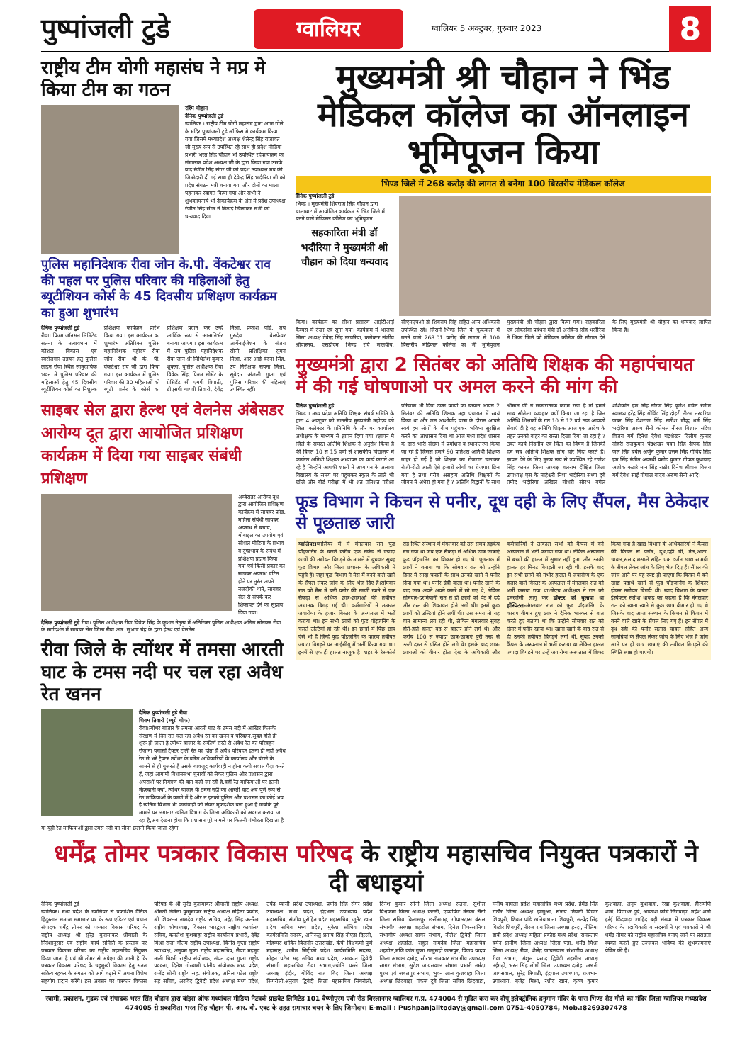पुष्पांजली टुडे
ग्वालियर
ग्वालियर 5 अक्टुबर, गुरुवार 2023
8
राष्ट्रीय टीम योगी महासंघ ने मप्र मे किया टीम का गठन
रश्मि चौहान
दैनिक पुष्पांजली टुडे
ग्वालियर । राष्ट्रीय टीम योगी महासंघ द्वारा आज गोले के मंदिर पुष्पांजली टुडे ऑफिस मे कार्यक्रम किया गया जिसमे मध्यप्रदेश अध्यक्ष शैलेन्द्र सिंह राजावत जी मुख्य रूप से उपस्थित रहे साथ ही प्रदेश मीडिया प्रभारी भरत सिंह चौहान भी उपस्थित रहेकार्यक्रम का संचालक प्रदेश अध्यक्ष जी के द्वारा किया गया उसके बाद रंजीत सिंह सेंगर जी को प्रदेश उपाध्यक्ष मप्र की जिम्मेदारी दी गई साथ ही देवेन्द्र सिंह भदौरिया जी को प्रदेश संगठन मंत्री बनाया गया और दोनों का माला पहनाकर स्वागत किया गया और सभी ने शुभकामनायें भी दीकार्यक्रम के अंत मे प्रदेश उपाध्यक्ष रंजीत सिंह सेंगर ने मिठाई खिलाकर सभी को धन्यवाद दिया
पुलिस महानिदेशक रीवा जोन के.पी. वेंकटेश्वर राव की पहल पर पुलिस परिवार की महिलाओं हेतु ब्यूटीशियन कोर्स के 45 दिवसीय प्रशिक्षण कार्यक्रम का हुआ शुभारंभ
दैनिक पुष्पांजली टुडे
रीवा। प्रिज्म जॉनसन लिमिटेड सतना के तत्वावधान में कौशल विकास एवं स्वरोजगार उन्नयन हेतु पुलिस लाइन रीवा स्थित सामुदायिक भवन में पुलिस परिवार की महिलाओं हेतु 45 दिवसीय ब्यूटीशियन कोर्स का निशुल्क प्रशिक्षण कार्यक्रम प्रारंभ किया गया। इस कार्यक्रम का शुभारंभ अतिरिक्त पुलिस महानिदेशक महोदय रीवा जॉन रीवा श्री के. पी. वेंकटेश्वर राव जी द्वारा किया गया। इस कार्यक्रम में पुलिस परिवार की 30 महिलाओं को ब्यूटी पार्लर के कोर्स का प्रशिक्षण प्रदान कर उन्हें आर्थिक रूप से आत्मनिर्भर बनाया जाएगा। इस कार्यक्रम में उप पुलिस महानिदेशक रीवा जोन श्री मिथिलेश कुमार शुक्ला, पुलिस अधीक्षक रीवा विवेक सिंह, प्रिज्म सीमेंट के प्रेसिडेंट श्री एमपी त्रिपाठी, डीएसपी गायत्री तिवारी, देवेंद्र मिश्रा, प्रकाश पांडे, जय गुरुदेव वेलफेयर आर्गेनाईजेशन के संजय सोनी, प्रशिक्षिका सुमन मिश्रा, आर आई वंदना सिंह, उप निरीक्षक सपना मिश्रा, सूबेदार अंजली गुप्ता एवं पुलिस परिवार की महिलाएं उपस्थित रहीं।
साइबर सेल द्वारा हेल्थ एवं वेलनेस अंबेसडर आरोग्य दूत द्वारा आयोजित प्रशिक्षण कार्यक्रम में दिया गया साइबर संबंधी प्रशिक्षण
अम्बेसडर आरोग्य दूध द्वारा आयोजित प्रशिक्षण कार्यक्रम में सायबर फ्रॉड, महिला संबंधी सायबर अपराध से बचाव, मोबाइल का उपयोग एवं सोशल मीडिया के प्रभाव व दुष्प्रभाव के संबंध में प्रशिक्षण प्रदान किया गया एवं किसी प्रकार का सायबर अपराध घटित होने पर तुरंत अपने नजदीकी थाने, सायबर सेल से संपर्क कर शिकायत देने का सुझाव दिया गया।
दैनिक पुष्पांजली टुडे रीवा। पुलिस अधीक्षक रीवा विवेक सिंह के कुशल नेतृत्व में अतिरिक्त पुलिस अधीक्षक अनिल सोनकर रीवा के मार्गदर्शन में सायबर सेल जिला रीवा आर. सुभाष चंद्र के द्वारा हेल्थ एवं वेलनेस
रीवा जिले के त्योंथर में तमसा आरती घाट के टमस नदी पर चल रहा अवैध रेत खनन
दैनिक पुष्पांजली टुडे रीवा
शिवम तिवारी (ब्यूरो चीफ)
रीवा।त्योंथर बाजार के तमसा आरती घाट के टमस नदी में आखिर किसके संरक्षण में दिन रात चल रहा अबैध रेत का खनन व परिवहन,सुबह होते ही शुरू हो जाता है त्योंथर बाजार के संकीर्ण रास्ते से अवैध रेत का परिवहन रोजाना पचासों ट्रैक्टर ट्राली रेत का होता है अवैध परिवहन इतना ही नहीं अवैध रेत से भरे ट्रैक्टर त्योंथर के वरिष्ठ अधिकारियों के कार्यालय और बंगले के सामने से ही गुजरते हैं उसके बावजूद कार्यवाही न होना कयी सवाल पैदा करते हैं, जहां आगामी विधानसभा चुनावों को लेकर पुलिस और प्रशासन द्वारा अपराधों पर नियंत्रण की बात कही जा रही है,वहीं रेत माफियाओं पर इतनी मेहरबानी क्यों, त्योंथर बाजार के टमस नदी का आरती घाट अब पूर्ण रूप से रेत माफियाओं के कब्जे में है और न इनको पुलिस और प्रशासन का कोई भय है खनिज विभाग भी कार्यवाही को लेकर मूकदर्शक बना हुआ है जबकि पूरे मामले पर लगातार खनिज विभाग के जिला अधिकारी को अवगत कराया जा रहा है,अब देखना होगा कि प्रशासन पूरे मामले पर कितनी गंभीरता दिखाता है या यूंही रेत माफियाओं द्वारा टमस नदी का सीना छलनी किया जाता रहेगा
मुख्यमंत्री श्री चौहान ने भिंड मेडिकल कॉलेज का ऑनलाइन भूमिपूजन किया
भिण्ड जिले में 268 करोड़ की लागत से बनेगा 100 बिस्तरीय मेडिकल कॉलेज
दैनिक पुष्पांजली टुडे
भिण्ड । मुख्यमंत्री शिवराज सिंह चौहान द्वारा बालाघाट में आयोजित कार्यक्रम से भिंड जिले में बनने वाले मेडिकल कॉलेज का भूमिपूजन
सहकारिता मंत्री डॉ भदौरिया ने मुख्यमंत्री श्री चौहान को दिया धन्यवाद
किया। कार्यक्रम का सीधा प्रसारण आईटीआई कैम्पस में देखा एवं सुना गया। कार्यक्रम में भाजपा जिला अध्यक्ष देवेन्द्र सिंह नरवरिया, कलेक्टर संजीव श्रीवास्तव, एसडीएम भिण्ड रवि मालवीय, सीएमएचओ डॉ शिवराम सिंह सहित अन्य अधिकारी उपस्थित रहे। जिसमें भिण्ड जिले के फूफकला में बनने वाले 268.01 करोड़ की लागत से 100 बिस्तरीय मेडिकल कॉलेज का भी भूमिपूजन मुख्यमंत्री श्री चौहान द्वारा किया गया। सहकारिता एवं लोकसेवा प्रबंधन मंत्री डॉ अरविन्द सिंह भदौरिया ने भिण्ड जिले को मेडिकल कॉलेज की सौगात देने के लिए मुख्यमंत्री श्री चौहान का धन्यवाद ज्ञापित किया है।
मुख्यमंत्री द्वारा 2 सितंबर को अतिथि शिक्षक की महापंचायत में की गई घोषणाओ पर अमल करने की मांग की
दैनिक पुष्पांजली टुडे
भिण्ड । मध्य प्रदेश अतिथि शिक्षक संघर्ष समिति के द्वारा 4 अक्टूबर को माननीय मुख्यमंत्री महोदय को जिला कलेक्टर के प्रतिनिधि के तौर पर कार्यालय अधीक्षक के माध्यम से ज्ञापन दिया गया ?ज्ञापन मे जिले के समस्त अतिथि शिक्षक ने अनुरोध किया है की बिगत 10 से 15 वर्षो से शासकीय विद्यालय में कार्यरत अतिथी शिक्षक अध्यापन का कार्य कराते आ रहे है जिन्होंने आपकी शालों में अध्यापन के अलावा विद्यालय के समय पर पहुंचकर स्कूल के ताले भी खोले और बोर्ड परीक्षा में भी शत प्रतिशत परीक्षा परिणाम भी दिया उक्त कार्यो का बखान आपने 2 सितंबर की अतिथि शिक्षक महा पंचायत में स्वयं किया था और जन आशीर्वाद यात्रा के दौरान आपने स्वयं हम लोगों के बीच पहुंचकर भविष्य सुरक्षित करने का आशासन दिया था आज मध्य प्रदेश शासन के द्वारा भारी संख्या में प्रमोशन व स्थानांतरण किया जा रहे हैं जिससे हमारे 90 प्रतिशत अतिथी शिक्षक बाहर हो गई है जो शिक्षक का रोजगार चलाकर रोजी-रोटी आती ऐसे हजारों लोगों का रोजगार छिन गया है तथा गरीब असहाय अतिथि शिक्षकों के जीवन में अंधेरा हो गया है ? अतिथि विद्वानों के साथ श्रीमान जी ने सकारात्मक कदम रखा है तो हमारे साथ सौतेला व्यवहार क्यों किया जा रहा है जिन अतिथि शिक्षकों के गत 10 से 12 वर्ष तक आपको सेवाएं दी है वह अतिथि शिक्षक आज एक आदेश के तहत उनको बाहर का रास्ता दिखा दिया जा रहा है ? उक्त कार्य निंदनीय एवं चिंता का विषय है जिनकी हम सब अतिथि शिक्षक लोग घोर निंदा करते हैं।ज्ञापन देने के लिए मुख्य रूप से उपस्थित रहे राजेश सिंह कामत जिला अध्यक्ष बलराम दीक्षित जिला उपाध्यक्ष एस के माहेश्वरी निशा भदोरिया संध्या दुबे प्रमोद भदौरिया अखिल चौधरी सौरभ बघेल शशिकांत हम सिंह नीरज सिंह बृजेश बघेल रंजीत स्वास्थ्य हरेंद्र सिंह गोविंद सिंह दोहरी नीरज नरवरिया जबर सिंह देशराज सिंह सतीश बौद्ध धर्म सिंह भदोरिया अरुण सैनी कोमल नीरज विशाल संदेश विजय गर्ग दिनेश देवेश चंद्रशेखर दिलीप कुमार दोहरी राजकुमार चंद्रशेखर पवन सिंह दीपक सिंह जल सिंह बघेल अर्जुन कुमार उत्तम सिंह गोविंद सिंह हम सिंह रंजीत अवस्थी प्रमोद कुमार दीपक कुशवाह अशोक कटारे मान सिंह राठौर दिनेश श्रीवास विजय गर्ग देवेश साई गोपाल यादव अरुण सैनी आदि।
फूड विभाग ने किचन से पनीर, दूध दही के लिए सैंपल, मैस ठेकेदार से पूछताछ जारी
ग्वालियर।ग्वालियर में में मंगलवार रात फूड पॉइजनिंग के चलते करीब एक सेकंड से ज्यादा छात्रों की तबीयत बिगड़ने के मामले में बुधवार सुबह फूड विभाग और जिला प्रशासन के अधिकारी में पहुंचे हैं। जहां फूड विभाग ने मैस में बनने वाले खाने के सैंपल लेकर जांच के लिए भेज दिए हैं।सोमवार रात को मैस में बनी पनीर की सब्जी खाने से एक सैकड़ा से अधिक छात्र-छात्राओं की तबीयत अचानक बिगड़ गई थी। कर्मचारियों ने तत्काल जयारोग्य के हजार बिस्तर के अस्पताल में भर्ती कराया था। इन सभी छात्रों को फूड पॉइजनिंग के चलते उल्टियां हो रही थी। इन छात्रों में पिछ छात्र ऐसे भी हैं जिन्हें फूड पॉइजनिंग के कारण तबीयत ज्यादा बिगड़ने पर आईसीयू में भर्ती किया गया था। इनमें से एक ही हालत नाजुक है। शहर के रेसकोर्स रोड स्थित संस्थान में मंगलवार को उस समय हड़कंप मच गया था जब एक सैकड़ा से अधिक छात्र छात्राएं फूड पॉइजनिंग का शिकार हो गए थे। पूछताछ में छात्रों ने बताया था कि सोमवार रात को उन्होंने डिनर में सादा चपाती के साथ उनको खाने में पनीर दिया गया था। पनीर ग्रेवी वाला था। पनीर खाने के बाद छात्र अपने अपने कमरे में सो गए थे, लेकिन सोमवार-दरमियानी रात से ही छात्रों को पेट में दर्द और दस्त की शिकायत होने लगी थी। इनमें कुछ छात्रों को उल्टियां होने लगीं थी। उस समय तो यह बात सामान्य लग रही थी, लेकिन मंगलवार सुबह होते-होते हालत बद से बदतर होने लगे थे। और करीब 100 से ज्यादा छात्र-छात्राएं बुरी तरह से उल्टी दस्त से ग्रसित होने लगे थे। इसके बाद छात्र-छात्राओं को बीमार होता देख के अधिकारी और कर्मचारियों ने तत्काल सभी को कैंपस में बने अस्पताल में भर्ती कराया गया था। लेकिन अस्पताल में बच्चों की हालत में सुधार नहीं हुआ और उनकी हालत हर मिनट बिगड़ती जा रही थी, इसके बाद इन सभी छात्रों को गंभीर हालत में जयारोग्य के एक हजार वाले बिस्तर के अस्पताल में मंगलवार रात को भर्ती कराया गया था।जेएच अधीक्षक ने रात को इमरजेंसी लागू कर डॉक्टर को बुलाया था हॉस्पिटल-मंगलवार रात को फूड पॉइजनिंग के कारण बीमार हुए छात्र ने दैनिक भास्कर से बात करते हुए बताया था कि उन्होंने सोमवार रात को डिनर में पनीर खाया था। खाना खाने के बाद रात से ही उनकी तबीयत बिगड़ने लगी थी, सुबह उनको कैंपस के अस्पताल में भर्ती कराया था लेकिन हालत ज्यादा बिगड़ने पर उन्हें जयारोग्य अस्पताल में शिफ्ट किया गया है।खाद्य विभाग के अधिकारियों ने कैंपस की किचन से पनीर, दूध,दही घी, तेल,आटा, चावल,सलाद,मसाले सहित एक दर्जन खाद्य सामग्री के सैंपल लेकर जांच के लिए भेज दिए हैं। सैंपल की जांच आने पर यह स्पष्ट हो पाएगा कि किचन में बने खाद्य पदार्थ खाने से फूड पॉइजनिंग के शिकार होकर तबीयत बिगड़ी थी। खाद विभाग के फरूट इंस्पेक्टर सतीश धाकड़ का कहना है कि मंगलवार रात को खाना खाने से कुछ छात्र बीमार हो गए थे जिसके बाद आज संस्थान के किचन से किचन में बनने वाले खाने के सैंपल लिए गए हैं। इन सैंपल में दूध दही की पनीर सलाद चावल सहित अन्य सामग्रियों के सैंपल लेकर जांच के लिए भेजे हैं जांच आने पर ही छात्र छात्राएं की तबीयत बिगड़ने की स्थिति स्पष्ट हो पाएगी।
धर्मेंद्र तोमर पत्रकार विकास परिषद के राष्ट्रीय महासचिव नियुक्त पत्रकारों ने दी बधाइयां
दैनिक पुष्पांजली टुडे
ग्वालियर। मध्य प्रदेश के ग्वालियर से प्रकाशित दैनिक हिंदुस्तान समाज समाचार पत्र के रूप एडिटर एवं प्रधान संपादक धर्मेंद्र तोमर को पत्रकार विकास परिषद के राष्ट्रीय अध्यक्ष श्री सुरेंद्र कुसमाकर श्रीमाली के निर्देशानुसार एवं राष्ट्रीय कार्य समिति के प्रस्ताव पर पत्रकार विकास परिषद का राष्ट्रीय महासचिव नियुक्त किया जाता है एवं श्री तोमर से अपेक्षा की जाती है कि पत्रकार विकास परिषद के चहुमुखी विकास हेतु सतत सक्रिय रहकर के संगठन को आगे बढ़ाने में अपना विशेष सहयोग प्रदान करेंगे। इस अवसर पर पत्रकार विकास परिषद के श्री सुरेंद्र कुसमाकर श्रीमाली राष्ट्रीय अध्यक्ष, श्रीमती निर्मला कुसुमाकर राष्ट्रीय अध्यक्ष महिला प्रकोष्ठ, श्री शिवरतन नामदेव राष्ट्रीय सचिव, महेंद्र सिंह अतरैला राष्ट्रीय कोषाध्यक्ष, विकास भारद्वाज राष्ट्रीय कार्यालय सचिव, कमलेश कुशवाहा राष्ट्रीय कार्यालय प्रभारी, देवेंद्र मिश्रा राजा गौतम राष्ट्रीय उपाध्यक्ष, विनोद गुप्ता राष्ट्रीय उपाध्यक्ष, अनुपम गुप्ता राष्ट्रीय महासचिव, सैयद महमूद अली चिश्ती राष्ट्रीय संयोजक, संपत दास गुप्ता राष्ट्रीय प्रवक्ता, दिनेश गोस्वामी प्रांतीय संयोजक मध्य प्रदेश, राजेंद्र सोनी राष्ट्रीय सह. संयोजक, अनिल पटेल राष्ट्रीय सह सचिव, अरविंद द्विवेदी प्रदेश अध्यक्ष मध्य प्रदेश, उपेंद्र प्यासी प्रदेश उपाध्यक्ष, प्रमोद सिंह सेंगर प्रदेश उपाध्यक्ष मध्य प्रदेश, इंद्रभान उपाध्याय प्रदेश महासचिव, संजीव पुरोहित प्रदेश महासचिव, जुनैद खान प्रदेश सचिव मध्य प्रदेश, मुकेश सोंधिया प्रदेश कार्यसमिति सदस्य, अनिरुद्ध प्रताप सिंह नोएडा दिल्ली, मोहम्मद शाकिर बिजनौर उत्तराखंड, केपी विश्वकर्मा पुणे महाराष्ट्र, शमीम सिद्दीकी प्रदेश कार्यसमिति सदस्य, मोहन पटेल सह सचिव मध्य प्रदेश, उमाकांत द्विवेदी संभागी महासचिव रीवा संभाग,ज्योति पल्ले जिला अध्यक्ष इंदौर, गोविंद राज बिंद जिला अध्यक्ष सिंगरौली,अनुराग द्विवेदी जिला महासचिव सिंगरौली, दिनेश कुमार सोनी जिला अध्यक्ष सतना, सुशील विश्वकर्मा जिला अध्यक्ष कटनी, एडवोकेट मेनका सैनी जिला सचिव बिलासपुर छत्तीसगढ़, गोपालदास बंसल संभागीय अध्यक्ष शहडोल संभाग, दिनेश पिपरसानिया संभागीय अध्यक्ष सागर संभाग, नीलेश द्विवेदी जिला अध्यक्ष शहडोल, राहुल नामदेव जिला महासचिव शहडोल,मणि कांत गुप्ता खजुराहो छतरपुर, विजय यादव जिला अध्यक्ष दमोह, सौरभ ताम्रकार संभागीय उपाध्यक्ष सागर संभाग, सुदेश जायसवाल संभाग प्रभारी नर्मदा पुरम एवं जबलपुर संभाग, भुवन लाल कुशवाहा जिला अध्यक्ष छिंदवाड़ा, पंकज दुबे जिला सचिव छिंदवाड़ा, मनीष वाघेला प्रदेश महासचिव मध्य प्रदेश, हेमेंद्र सिंह राठौर जिला अध्यक्ष झाबुआ, संजय तिवारी पिछोर शिवपुरी, शिवम पांडे खनियाधाना शिवपुरी, सत्येंद्र सिंह पिछोर शिवपुरी, नीरज राय जिला अध्यक्ष हरदा, नीलिमा डाबी प्रदेश अध्यक्ष महिला प्रकोष्ठ मध्य प्रदेश, रामप्रताप बर्मन ग्रामीण जिला अध्यक्ष जिला पन्ना, धर्मेंद्र मिश्रा जिला अध्यक्ष रीवा, शैलेंद्र जायसवाल संभागीय अध्यक्ष रीवा संभाग, अंशुल प्रसाद द्विवेदी तहसील अध्यक्ष नईगढ़ी, भरत सिंह लोधी जिला उपाध्यक्ष दमोह, अश्वनी जायसवाल, सुरेंद्र त्रिपाठी, इंद्रपाल उपाध्याय, राजभान उपाध्याय, बृजेंद्र मिश्रा, रशीद खान, कृष्ण कुमार कुशवाहा, अनूप कुशवाहा, रेखा कुशवाहा, हीरामणि शर्मा, विद्याधर दुबे, आकाश कोचे छिंदवाड़ा, महेश शर्मा हर्रई छिंदवाड़ा शाहिद बड़ी संख्या में पत्रकार विकास परिषद के पदाधिकारी व सदस्यों ने एवं पत्रकारों ने श्री धर्मेंद्र तोमर को राष्ट्रीय महासचिव बनाए जाने पर प्रसन्नता व्यक्त करते हुए उज्जवल भविष्य की शुभकामनाएं प्रेषित की है।
स्वामी, प्रकाशन, मुद्रक एवं संपादक भरत सिंह चौहान द्वारा वॉइस ऑफ मध्यांचल मीडिया नेटवर्क प्राइवेट लिमिटेड 101 वैष्णोपुरम एबी रोड बिरलानगर ग्वालियर म.प्र. 474004 से मुद्रित करा कर दीपू इलेक्ट्रॉनिक हनुमान मंदिर के पास भिण्ड रोड गोले का मंदिर जिला ग्वालियर मध्यप्रदेश 474005 से प्रकाशित। भरत सिंह चौहान पी. आर. बी. एक्ट के तहत समाचार चयन के लिए जिम्मेदार। E-mail : Pushpanjalitoday@gmail.com 0751-4050784, Mob.:8269307478